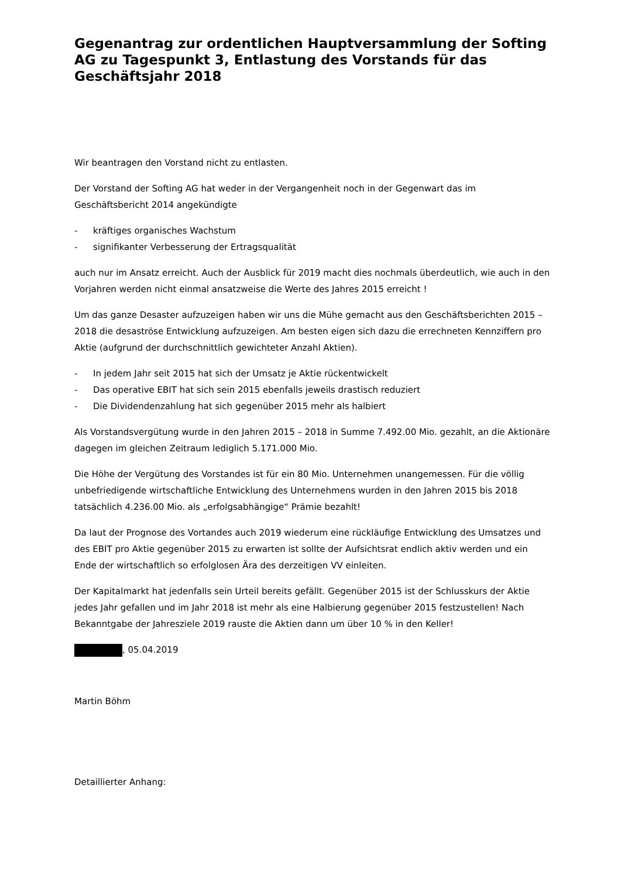Gegenantrag zur ordentlichen Hauptversammlung der Softing AG zu Tagespunkt 3, Entlastung des Vorstands für das Geschäftsjahr 2018
Wir beantragen den Vorstand nicht zu entlasten.
Der Vorstand der Softing AG hat weder in der Vergangenheit noch in der Gegenwart das im Geschäftsbericht 2014 angekündigte
- kräftiges organisches Wachstum
- signifikanter Verbesserung der Ertragsqualität
auch nur im Ansatz erreicht. Auch der Ausblick für 2019 macht dies nochmals überdeutlich, wie auch in den Vorjahren werden nicht einmal ansatzweise die Werte des Jahres 2015 erreicht !
Um das ganze Desaster aufzuzeigen haben wir uns die Mühe gemacht aus den Geschäftsberichten 2015 – 2018 die desaströse Entwicklung aufzuzeigen. Am besten eigen sich dazu die errechneten Kennziffern pro Aktie (aufgrund der durchschnittlich gewichteter Anzahl Aktien).
- In jedem Jahr seit 2015 hat sich der Umsatz je Aktie rückentwickelt
- Das operative EBIT hat sich sein 2015 ebenfalls jeweils drastisch reduziert
- Die Dividendenzahlung hat sich gegenüber 2015 mehr als halbiert
Als Vorstandsvergütung wurde in den Jahren 2015 – 2018 in Summe 7.492.00 Mio. gezahlt, an die Aktionäre dagegen im gleichen Zeitraum lediglich 5.171.000 Mio.
Die Höhe der Vergütung des Vorstandes ist für ein 80 Mio. Unternehmen unangemessen. Für die völlig unbefriedigende wirtschaftliche Entwicklung des Unternehmens wurden in den Jahren 2015 bis 2018 tatsächlich 4.236.00 Mio. als „erfolgsabhängige“ Prämie bezahlt!
Da laut der Prognose des Vortandes auch 2019 wiederum eine rückläufige Entwicklung des Umsatzes und des EBIT pro Aktie gegenüber 2015 zu erwarten ist sollte der Aufsichtsrat endlich aktiv werden und ein Ende der wirtschaftlich so erfolglosen Ära des derzeitigen VV einleiten.
Der Kapitalmarkt hat jedenfalls sein Urteil bereits gefällt. Gegenüber 2015 ist der Schlusskurs der Aktie jedes Jahr gefallen und im Jahr 2018 ist mehr als eine Halbierung gegenüber 2015 festzustellen! Nach Bekanntgabe der Jahresziele 2019 rauste die Aktien dann um über 10 % in den Keller!
, 05.04.2019
Martin Böhm
Detaillierter Anhang: